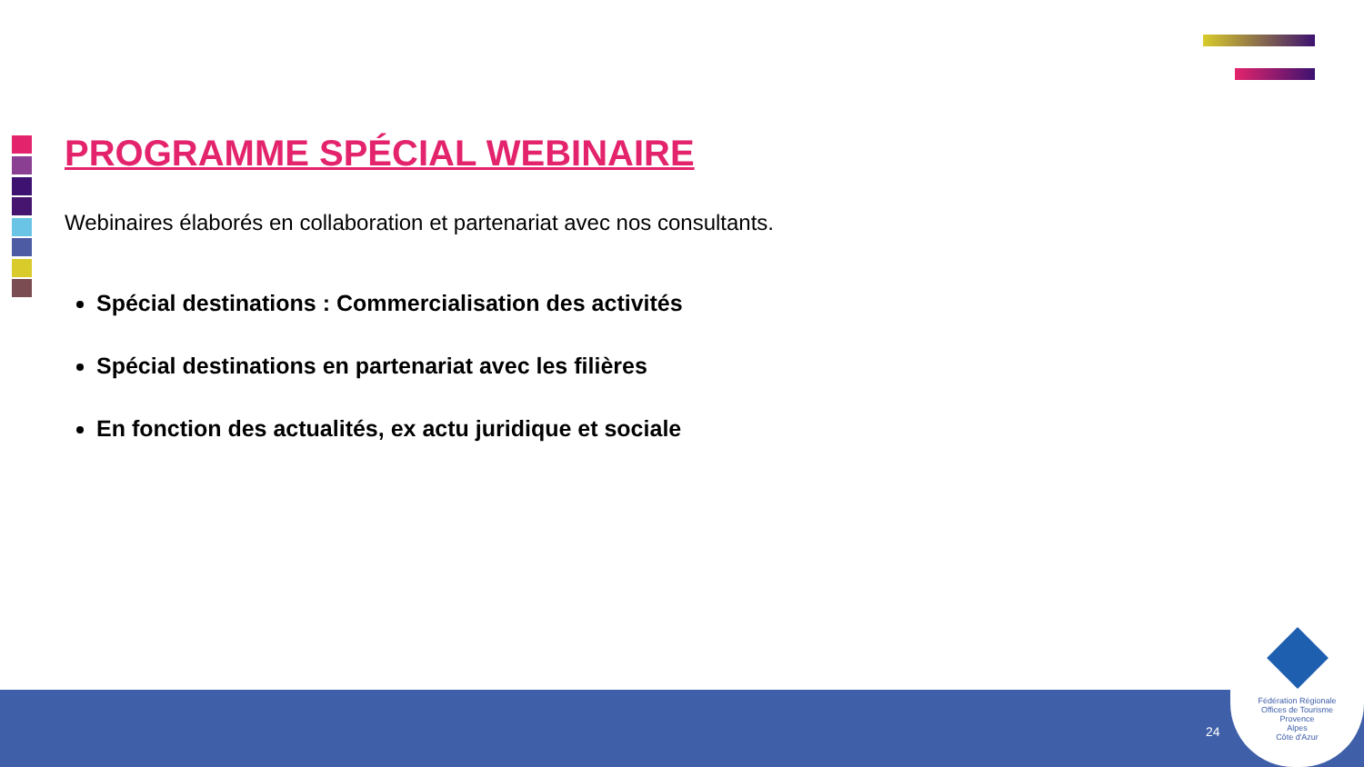PROGRAMME SPÉCIAL WEBINAIRE
Webinaires élaborés en collaboration et partenariat avec nos consultants.
Spécial destinations : Commercialisation des activités
Spécial destinations en partenariat avec les filières
En fonction des actualités, ex actu juridique et sociale
24
Fédération Régionale
Offices de Tourisme
Provence
Alpes
Côte d'Azur